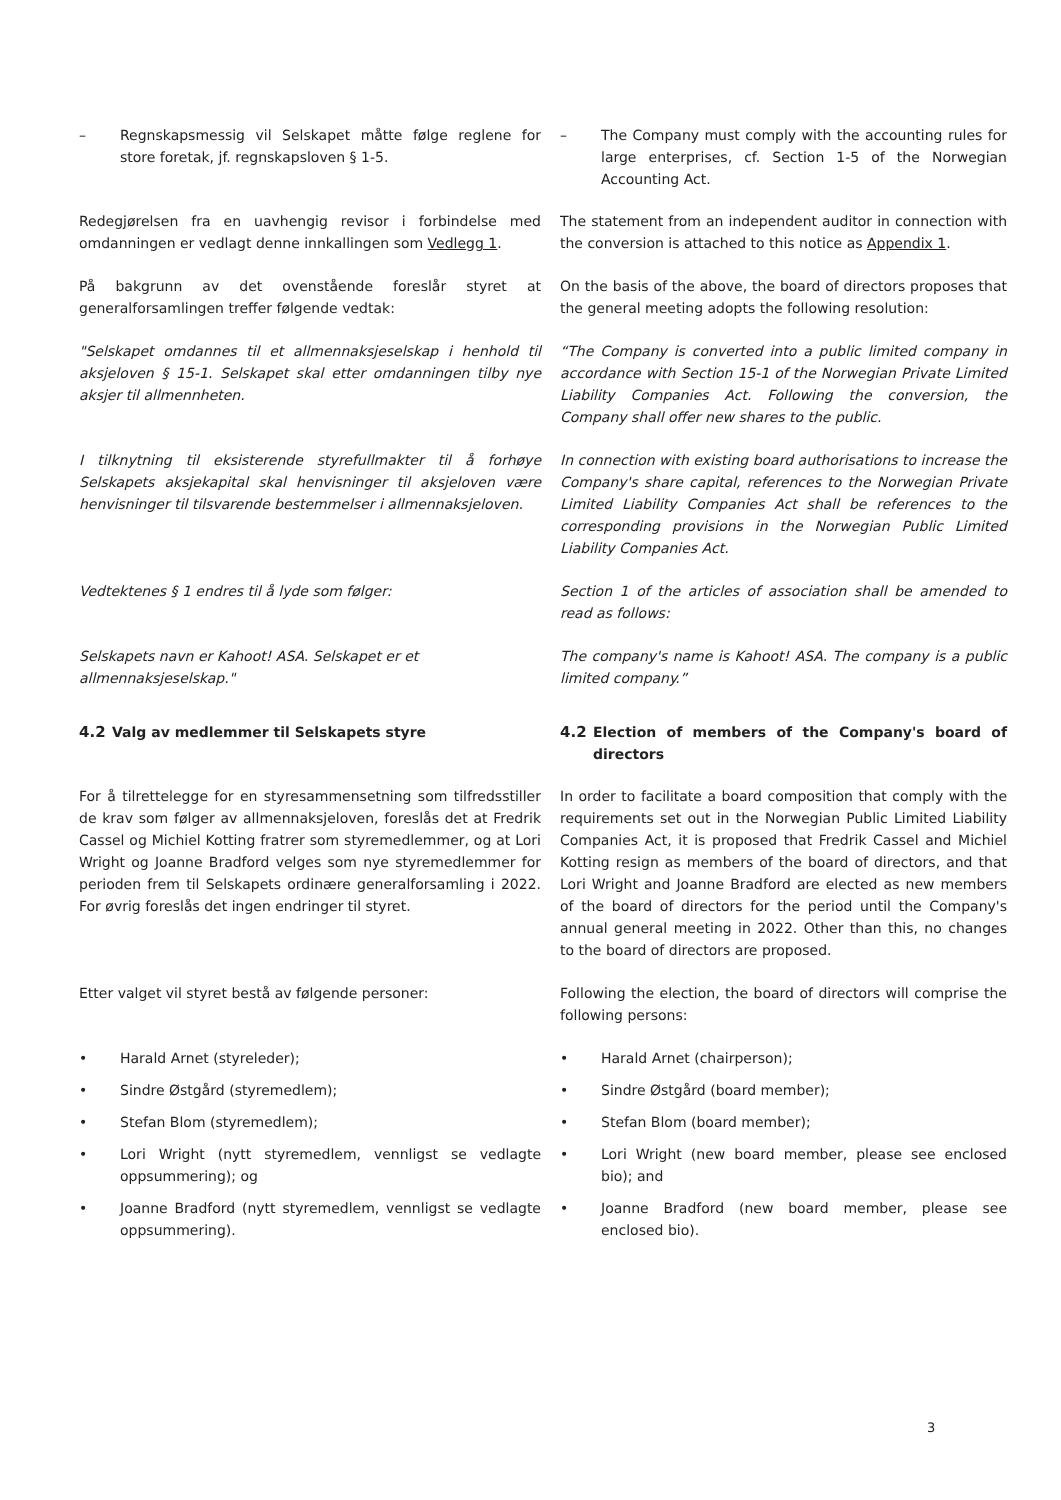– Regnskapsmessig vil Selskapet måtte følge reglene for store foretak, jf. regnskapsloven § 1-5.
– The Company must comply with the accounting rules for large enterprises, cf. Section 1-5 of the Norwegian Accounting Act.
Redegjørelsen fra en uavhengig revisor i forbindelse med omdanningen er vedlagt denne innkallingen som Vedlegg 1.
The statement from an independent auditor in connection with the conversion is attached to this notice as Appendix 1.
På bakgrunn av det ovenstående foreslår styret at generalforsamlingen treffer følgende vedtak:
On the basis of the above, the board of directors proposes that the general meeting adopts the following resolution:
"Selskapet omdannes til et allmennaksjeselskap i henhold til aksjeloven § 15-1. Selskapet skal etter omdanningen tilby nye aksjer til allmennheten.
“The Company is converted into a public limited company in accordance with Section 15-1 of the Norwegian Private Limited Liability Companies Act. Following the conversion, the Company shall offer new shares to the public.
I tilknytning til eksisterende styrefullmakter til å forhøye Selskapets aksjekapital skal henvisninger til aksjeloven være henvisninger til tilsvarende bestemmelser i allmennaksjeloven.
In connection with existing board authorisations to increase the Company's share capital, references to the Norwegian Private Limited Liability Companies Act shall be references to the corresponding provisions in the Norwegian Public Limited Liability Companies Act.
Vedtektenes § 1 endres til å lyde som følger: Section 1 of the articles of association shall be amended to read as follows:
Selskapets navn er Kahoot! ASA. Selskapet er et
allmennaksjeselskap."
The company's name is Kahoot! ASA. The company is a public limited company.”
4.2 Valg av medlemmer til Selskapets styre 4.2 Election of members of the Company's board of directors
For å tilrettelegge for en styresammensetning som tilfredsstiller de krav som følger av allmennaksjeloven, foreslås det at Fredrik Cassel og Michiel Kotting fratrer som styremedlemmer, og at Lori Wright og Joanne Bradford velges som nye styremedlemmer for perioden frem til Selskapets ordinære generalforsamling i 2022. For øvrig foreslås det ingen endringer til styret.
In order to facilitate a board composition that comply with the requirements set out in the Norwegian Public Limited Liability Companies Act, it is proposed that Fredrik Cassel and Michiel Kotting resign as members of the board of directors, and that Lori Wright and Joanne Bradford are elected as new members of the board of directors for the period until the Company's annual general meeting in 2022. Other than this, no changes to the board of directors are proposed.
Etter valget vil styret bestå av følgende personer: Following the election, the board of directors will comprise the following persons:
• Harald Arnet (styreleder); • Harald Arnet (chairperson);
• Sindre Østgård (styremedlem); • Sindre Østgård (board member);
• Stefan Blom (styremedlem); • Stefan Blom (board member);
• Lori Wright (nytt styremedlem, vennligst se vedlagte oppsummering); og
• Lori Wright (new board member, please see enclosed bio); and
• Joanne Bradford (nytt styremedlem, vennligst se vedlagte oppsummering).
• Joanne Bradford (new board member, please see enclosed bio).
3